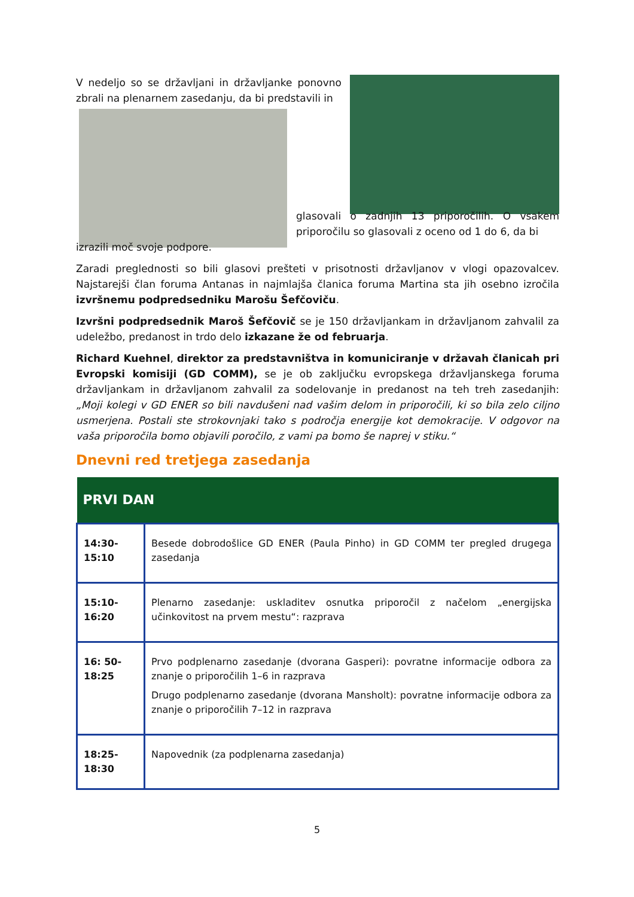V nedeljo so se državljani in državljanke ponovno zbrali na plenarnem zasedanju, da bi predstavili in
glasovali o zadnjih 13 priporočilih. O vsakem priporočilu so glasovali z oceno od 1 do 6, da bi
izrazili moč svoje podpore.
Zaradi preglednosti so bili glasovi prešteti v prisotnosti državljanov v vlogi opazovalcev. Najstarejši član foruma Antanas in najmlajša članica foruma Martina sta jih osebno izročila izvršnemu podpredsedniku Marošu Šefčoviču.
Izvršni podpredsednik Maroš Šefčovič se je 150 državljankam in državljanom zahvalil za udeležbo, predanost in trdo delo izkazane že od februarja.
Richard Kuehnel, direktor za predstavništva in komuniciranje v državah članicah pri Evropski komisiji (GD COMM), se je ob zaključku evropskega državljanskega foruma državljankam in državljanom zahvalil za sodelovanje in predanost na teh treh zasedanjih: „Moji kolegi v GD ENER so bili navdušeni nad vašim delom in priporočili, ki so bila zelo ciljno usmerjena. Postali ste strokovnjaki tako s področja energije kot demokracije. V odgovor na vaša priporočila bomo objavili poročilo, z vami pa bomo še naprej v stiku.“
Dnevni red tretjega zasedanja
| PRVI DAN | |
| --- | --- |
| 14:30- 15:10 | Besede dobrodošlice GD ENER (Paula Pinho) in GD COMM ter pregled drugega zasedanja |
| 15:10- 16:20 | Plenarno zasedanje: uskladitev osnutka priporočil z načelom „energijska učinkovitost na prvem mestu“: razprava |
| 16: 50- 18:25 | Prvo podplenarno zasedanje (dvorana Gasperi): povratne informacije odbora za znanje o priporočilih 1–6 in razprava Drugo podplenarno zasedanje (dvorana Mansholt): povratne informacije odbora za znanje o priporočilih 7–12 in razprava |
| 18:25- 18:30 | Napovednik (za podplenarna zasedanja) |
5